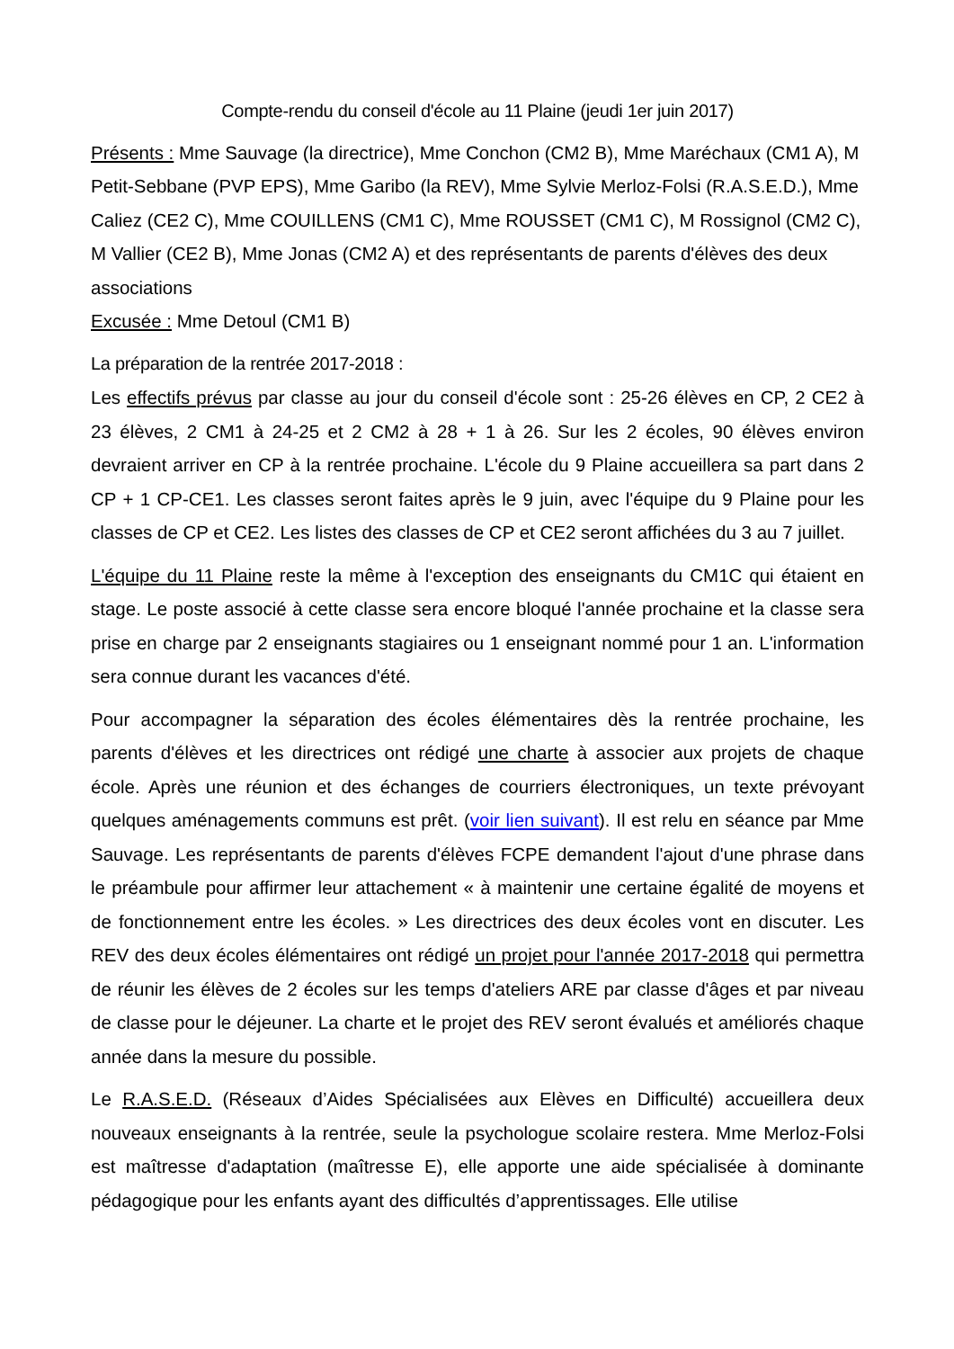Compte-rendu du conseil d'école au 11 Plaine (jeudi 1er juin 2017)
Présents : Mme Sauvage (la directrice), Mme Conchon (CM2 B), Mme Maréchaux (CM1 A), M Petit-Sebbane (PVP EPS), Mme Garibo (la REV), Mme Sylvie Merloz-Folsi (R.A.S.E.D.), Mme Caliez (CE2 C), Mme COUILLENS (CM1 C), Mme ROUSSET (CM1 C), M Rossignol (CM2 C), M Vallier (CE2 B), Mme Jonas (CM2 A) et des représentants de parents d'élèves des deux associations
Excusée : Mme Detoul (CM1 B)
La préparation de la rentrée 2017-2018 :
Les effectifs prévus par classe au jour du conseil d'école sont : 25-26 élèves en CP, 2 CE2 à 23 élèves, 2 CM1 à 24-25 et 2 CM2 à 28 + 1 à 26. Sur les 2 écoles, 90 élèves environ devraient arriver en CP à la rentrée prochaine. L'école du 9 Plaine accueillera sa part dans 2 CP + 1 CP-CE1. Les classes seront faites après le 9 juin, avec l'équipe du 9 Plaine pour les classes de CP et CE2. Les listes des classes de CP et CE2 seront affichées du 3 au 7 juillet.
L'équipe du 11 Plaine reste la même à l'exception des enseignants du CM1C qui étaient en stage. Le poste associé à cette classe sera encore bloqué l'année prochaine et la classe sera prise en charge par 2 enseignants stagiaires ou 1 enseignant nommé pour 1 an. L'information sera connue durant les vacances d'été.
Pour accompagner la séparation des écoles élémentaires dès la rentrée prochaine, les parents d'élèves et les directrices ont rédigé une charte à associer aux projets de chaque école. Après une réunion et des échanges de courriers électroniques, un texte prévoyant quelques aménagements communs est prêt. (voir lien suivant). Il est relu en séance par Mme Sauvage. Les représentants de parents d'élèves FCPE demandent l'ajout d'une phrase dans le préambule pour affirmer leur attachement « à maintenir une certaine égalité de moyens et de fonctionnement entre les écoles. » Les directrices des deux écoles vont en discuter. Les REV des deux écoles élémentaires ont rédigé un projet pour l'année 2017-2018 qui permettra de réunir les élèves de 2 écoles sur les temps d'ateliers ARE par classe d'âges et par niveau de classe pour le déjeuner. La charte et le projet des REV seront évalués et améliorés chaque année dans la mesure du possible.
Le R.A.S.E.D. (Réseaux d’Aides Spécialisées aux Elèves en Difficulté) accueillera deux nouveaux enseignants à la rentrée, seule la psychologue scolaire restera. Mme Merloz-Folsi est maîtresse d'adaptation (maîtresse E), elle apporte une aide spécialisée à dominante pédagogique pour les enfants ayant des difficultés d’apprentissages. Elle utilise